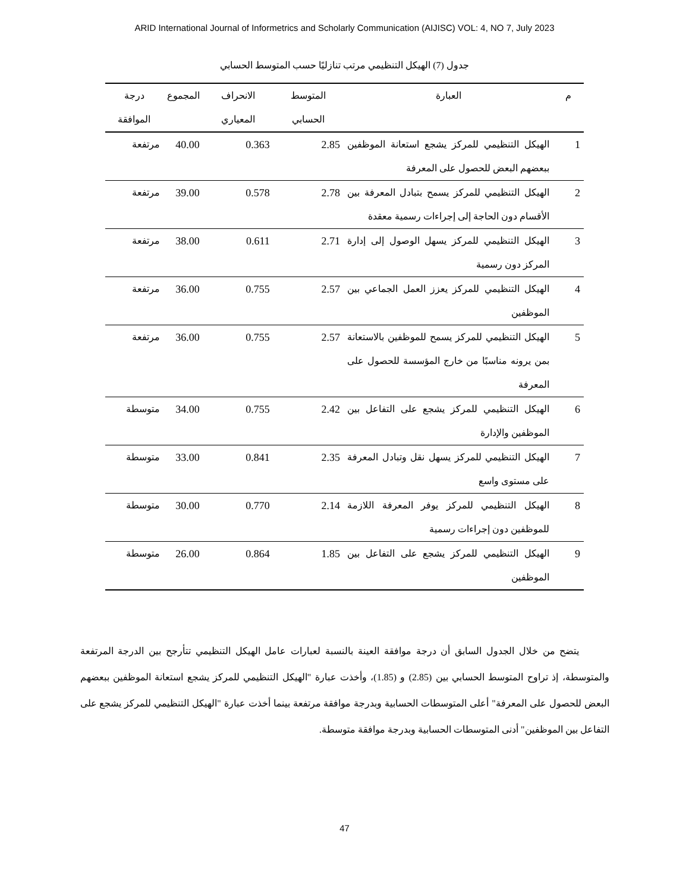ARID International Journal of Informetrics and Scholarly Communication (AIJISC) VOL: 4, NO 7, July 2023
جدول (7) الهيكل التنظيمي مرتب تنازليًا حسب المتوسط الحسابي
| م | العبارة | المتوسط الحسابي | الانحراف المعياري | المجموع | درجة الموافقة |
| --- | --- | --- | --- | --- | --- |
| 1 | الهيكل التنظيمي للمركز يشجع استعانة الموظفين ببعضهم البعض للحصول على المعرفة | 2.85 | 0.363 | 40.00 | مرتفعة |
| 2 | الهيكل التنظيمي للمركز يسمح بتبادل المعرفة بين الأقسام دون الحاجة إلى إجراءات رسمية معقدة | 2.78 | 0.578 | 39.00 | مرتفعة |
| 3 | الهيكل التنظيمي للمركز يسهل الوصول إلى إدارة المركز دون رسمية | 2.71 | 0.611 | 38.00 | مرتفعة |
| 4 | الهيكل التنظيمي للمركز يعزز العمل الجماعي بين الموظفين | 2.57 | 0.755 | 36.00 | مرتفعة |
| 5 | الهيكل التنظيمي للمركز يسمح للموظفين بالاستعانة بمن يرونه مناسبًا من خارج المؤسسة للحصول على المعرفة | 2.57 | 0.755 | 36.00 | مرتفعة |
| 6 | الهيكل التنظيمي للمركز يشجع على التفاعل بين الموظفين والإدارة | 2.42 | 0.755 | 34.00 | متوسطة |
| 7 | الهيكل التنظيمي للمركز يسهل نقل وتبادل المعرفة على مستوى واسع | 2.35 | 0.841 | 33.00 | متوسطة |
| 8 | الهيكل التنظيمي للمركز يوفر المعرفة اللازمة للموظفين دون إجراءات رسمية | 2.14 | 0.770 | 30.00 | متوسطة |
| 9 | الهيكل التنظيمي للمركز يشجع على التفاعل بين الموظفين | 1.85 | 0.864 | 26.00 | متوسطة |
يتضح من خلال الجدول السابق أن درجة موافقة العينة بالنسبة لعبارات عامل الهيكل التنظيمي تتأرجح بين الدرجة المرتفعة والمتوسطة، إذ تراوح المتوسط الحسابي بين (2.85) و (1.85)، وأخذت عبارة "الهيكل التنظيمي للمركز يشجع استعانة الموظفين ببعضهم البعض للحصول على المعرفة" أعلى المتوسطات الحسابية وبدرجة موافقة مرتفعة بينما أخذت عبارة "الهيكل التنظيمي للمركز يشجع على التفاعل بين الموظفين" أدنى المتوسطات الحسابية وبدرجة موافقة متوسطة.
47